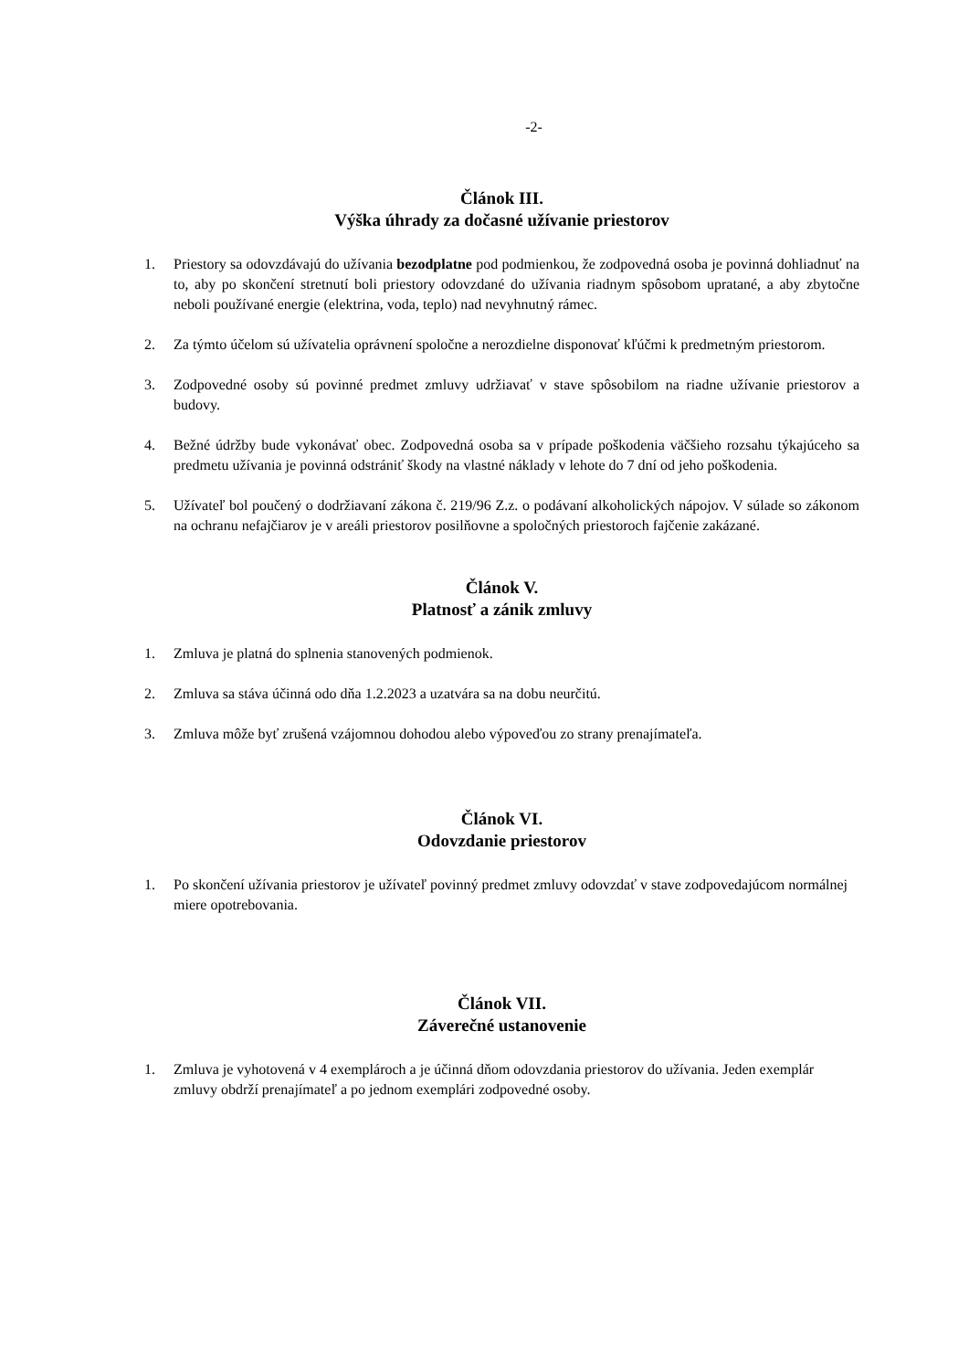-2-
Článok III.
Výška úhrady za dočasné užívanie priestorov
1. Priestory sa odovzdávajú do užívania bezodplatne pod podmienkou, že zodpovedná osoba je povinná dohliadnuť na to, aby po skončení stretnutí boli priestory odovzdané do užívania riadnym spôsobom upratané, a aby zbytočne neboli používané energie (elektrina, voda, teplo) nad nevyhnutný rámec.
2. Za týmto účelom sú užívatelia oprávnení spoločne a nerozdielne disponovať kľúčmi k predmetným priestorom.
3. Zodpovedné osoby sú povinné predmet zmluvy udržiavať v stave spôsobilom na riadne užívanie priestorov a budovy.
4. Bežné údržby bude vykonávať obec. Zodpovedná osoba sa v prípade poškodenia väčšieho rozsahu týkajúceho sa predmetu užívania je povinná odstrániť škody na vlastné náklady v lehote do 7 dní od jeho poškodenia.
5. Užívateľ bol poučený o dodržiavaní zákona č. 219/96 Z.z. o podávaní alkoholických nápojov. V súlade so zákonom na ochranu nefajčiarov je v areáli priestorov posilňovne a spoločných priestoroch fajčenie zakázané.
Článok V.
Platnosť a zánik zmluvy
1. Zmluva je platná do splnenia stanovených podmienok.
2. Zmluva sa stáva účinná odo dňa 1.2.2023 a uzatvára sa na dobu neurčitú.
3. Zmluva môže byť zrušená vzájomnou dohodou alebo výpoveďou zo strany prenajímateľa.
Článok VI.
Odovzdanie priestorov
1. Po skončení užívania priestorov je užívateľ povinný predmet zmluvy odovzdať v stave zodpovedajúcom normálnej miere opotrebovania.
Článok VII.
Záverečné ustanovenie
1. Zmluva je vyhotovená v 4 exemplároch a je účinná dňom odovzdania priestorov do užívania. Jeden exemplár zmluvy obdrží prenajímateľ a po jednom exemplári zodpovedné osoby.